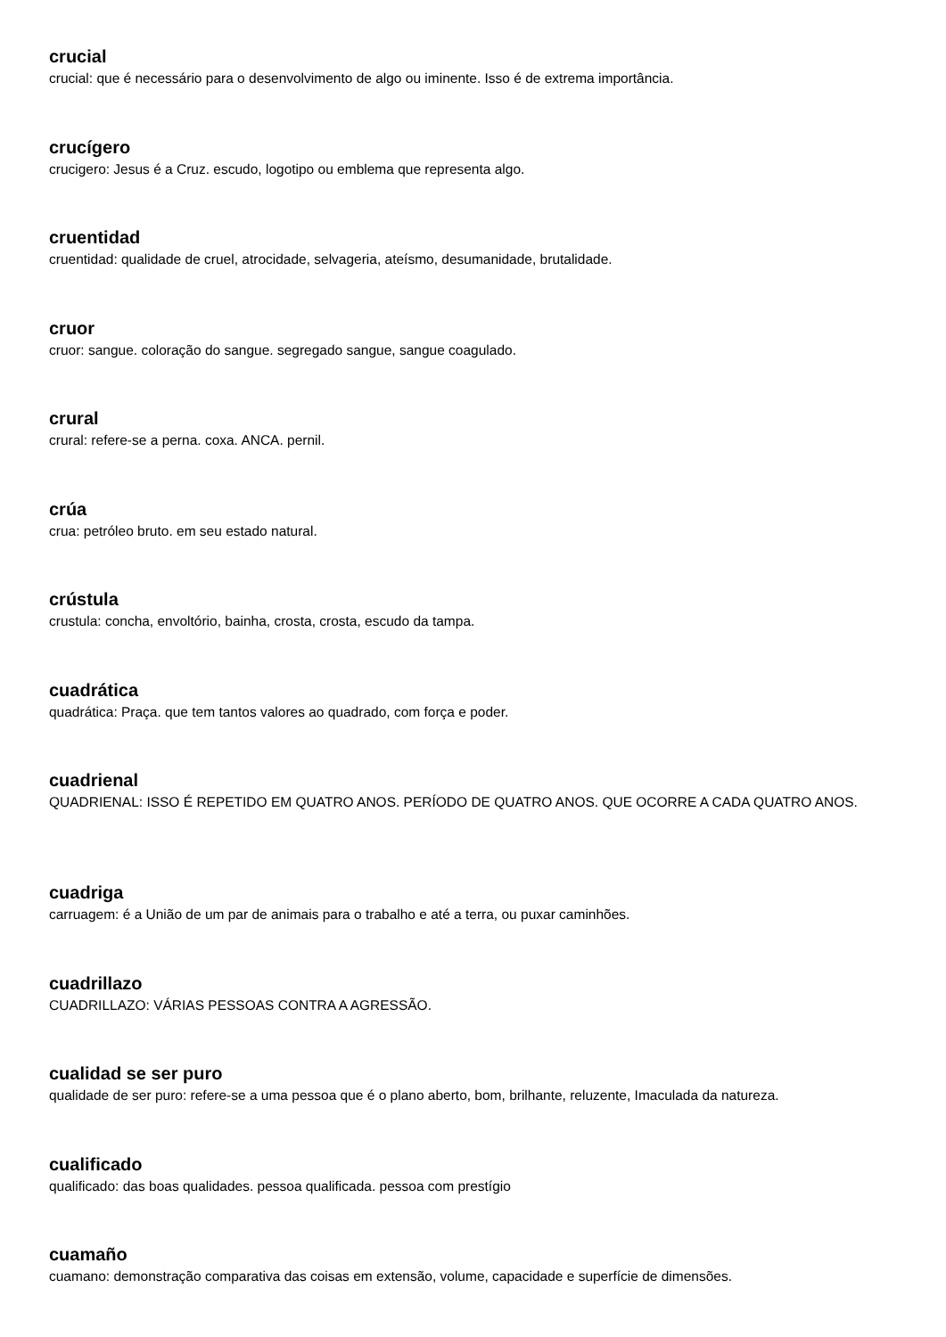crucial
crucial: que é necessário para o desenvolvimento de algo ou iminente. Isso é de extrema importância.
crucígero
crucigero: Jesus é a Cruz. escudo, logotipo ou emblema que representa algo.
cruentidad
cruentidad: qualidade de cruel, atrocidade, selvageria, ateísmo, desumanidade, brutalidade.
cruor
cruor: sangue. coloração do sangue. segregado sangue, sangue coagulado.
crural
crural: refere-se a perna. coxa. ANCA. pernil.
crúa
crua: petróleo bruto. em seu estado natural.
crústula
crustula: concha, envoltório, bainha, crosta, crosta, escudo da tampa.
cuadrática
quadrática: Praça. que tem tantos valores ao quadrado, com força e poder.
cuadrienal
QUADRIENAL: ISSO É REPETIDO EM QUATRO ANOS. PERÍODO DE QUATRO ANOS. QUE OCORRE A CADA QUATRO ANOS.
cuadriga
carruagem: é a União de um par de animais para o trabalho e até a terra, ou puxar caminhões.
cuadrillazo
CUADRILLAZO: VÁRIAS PESSOAS CONTRA A AGRESSÃO.
cualidad se ser puro
qualidade de ser puro: refere-se a uma pessoa que é o plano aberto, bom, brilhante, reluzente, Imaculada da natureza.
cualificado
qualificado: das boas qualidades. pessoa qualificada. pessoa com prestígio
cuamaño
cuamano: demonstração comparativa das coisas em extensão, volume, capacidade e superfície de dimensões.